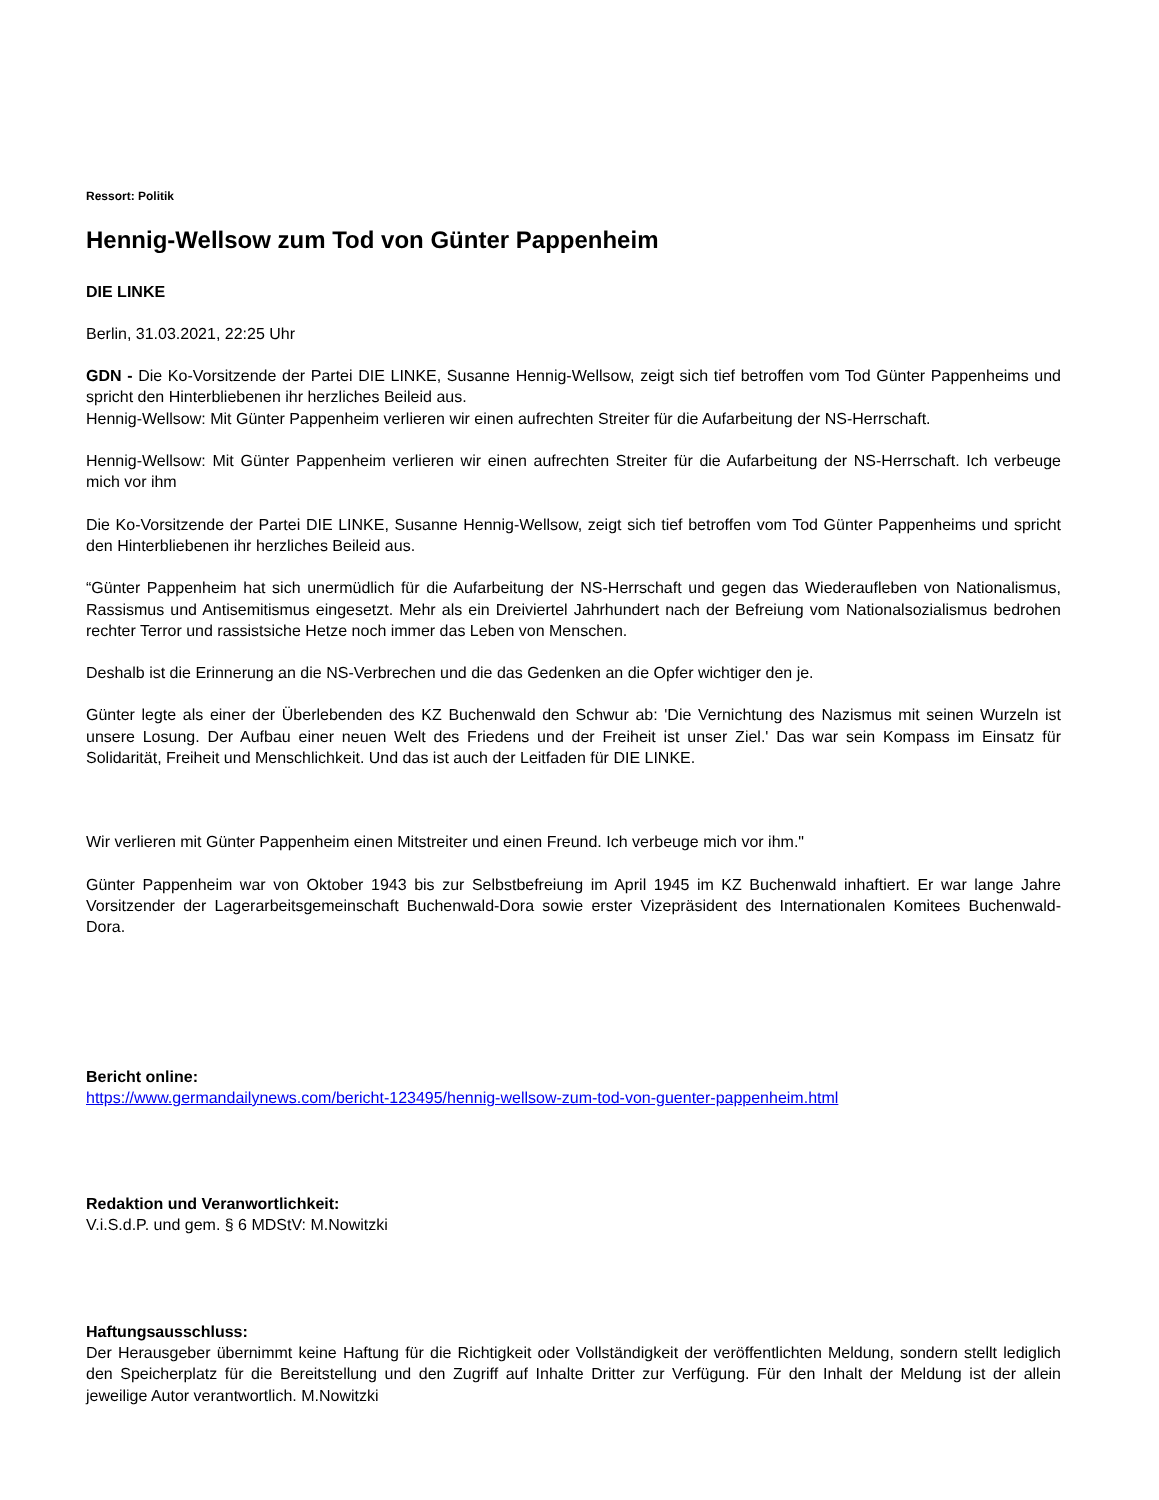Ressort: Politik
Hennig-Wellsow zum Tod von Günter Pappenheim
DIE LINKE
Berlin, 31.03.2021, 22:25 Uhr
GDN - Die Ko-Vorsitzende der Partei DIE LINKE, Susanne Hennig-Wellsow, zeigt sich tief betroffen vom Tod Günter Pappenheims und spricht den Hinterbliebenen ihr herzliches Beileid aus.
Hennig-Wellsow: Mit Günter Pappenheim verlieren wir einen aufrechten Streiter für die Aufarbeitung der NS-Herrschaft.
Hennig-Wellsow: Mit Günter Pappenheim verlieren wir einen aufrechten Streiter für die Aufarbeitung der NS-Herrschaft. Ich verbeuge mich vor ihm
Die Ko-Vorsitzende der Partei DIE LINKE, Susanne Hennig-Wellsow, zeigt sich tief betroffen vom Tod Günter Pappenheims und spricht den Hinterbliebenen ihr herzliches Beileid aus.
“Günter Pappenheim hat sich unermüdlich für die Aufarbeitung der NS-Herrschaft und gegen das Wiederaufleben von Nationalismus, Rassismus und Antisemitismus eingesetzt. Mehr als ein Dreiviertel Jahrhundert nach der Befreiung vom Nationalsozialismus bedrohen rechter Terror und rassistsiche Hetze noch immer das Leben von Menschen.
Deshalb ist die Erinnerung an die NS-Verbrechen und die das Gedenken an die Opfer wichtiger den je.
Günter legte als einer der Überlebenden des KZ Buchenwald den Schwur ab: 'Die Vernichtung des Nazismus mit seinen Wurzeln ist unsere Losung. Der Aufbau einer neuen Welt des Friedens und der Freiheit ist unser Ziel.' Das war sein Kompass im Einsatz für Solidarität, Freiheit und Menschlichkeit. Und das ist auch der Leitfaden für DIE LINKE.
Wir verlieren mit Günter Pappenheim einen Mitstreiter und einen Freund. Ich verbeuge mich vor ihm."
Günter Pappenheim war von Oktober 1943 bis zur Selbstbefreiung im April 1945 im KZ Buchenwald inhaftiert. Er war lange Jahre Vorsitzender der Lagerarbeitsgemeinschaft Buchenwald-Dora sowie erster Vizepräsident des Internationalen Komitees Buchenwald-Dora.
Bericht online:
https://www.germandailynews.com/bericht-123495/hennig-wellsow-zum-tod-von-guenter-pappenheim.html
Redaktion und Veranwortlichkeit:
V.i.S.d.P. und gem. § 6 MDStV: M.Nowitzki
Haftungsausschluss:
Der Herausgeber übernimmt keine Haftung für die Richtigkeit oder Vollständigkeit der veröffentlichten Meldung, sondern stellt lediglich den Speicherplatz für die Bereitstellung und den Zugriff auf Inhalte Dritter zur Verfügung. Für den Inhalt der Meldung ist der allein jeweilige Autor verantwortlich. M.Nowitzki